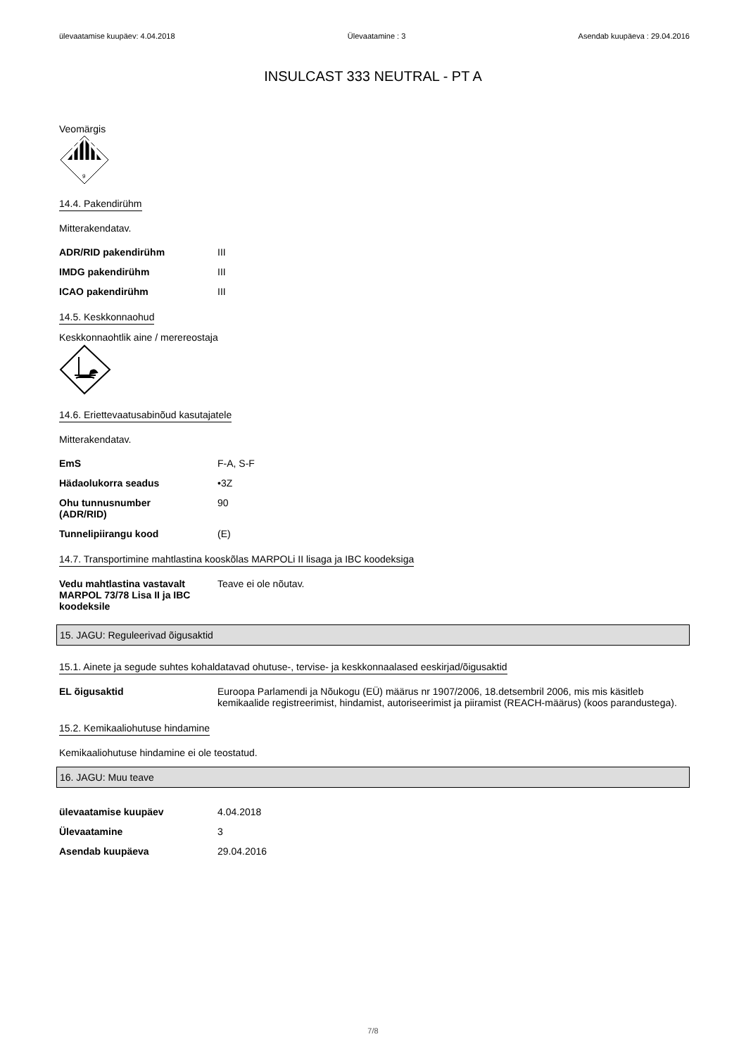ülevaatamise kuupäev: 4.04.2018 Ülevaatamine : 3 Asendab kuupäeva : 29.04.2016
INSULCAST 333 NEUTRAL - PT A
Veomärgis
9
14.4. Pakendirühm
Mitterakendatav.
| ADR/RID pakendirühm | III |
| IMDG pakendirühm | III |
| ICAO pakendirühm | III |
14.5. Keskkonnaohud
Keskkonnaohtlik aine / merereostaja
14.6. Eriettevaatusabinõud kasutajatele
Mitterakendatav.
| EmS | F-A, S-F |
| Hädaolukorra seadus | •3Z |
| Ohu tunnusnumber (ADR/RID) | 90 |
| Tunnelipiirangu kood | (E) |
14.7. Transportimine mahtlastina kooskõlas MARPOLi II lisaga ja IBC koodeksiga
| Vedu mahtlastina vastavalt MARPOL 73/78 Lisa II ja IBC koodeksile | Teave ei ole nõutav. |
15. JAGU: Reguleerivad õigusaktid
15.1. Ainete ja segude suhtes kohaldatavad ohutuse-, tervise- ja keskkonnaalased eeskirjad/õigusaktid
| EL õigusaktid | Euroopa Parlamendi ja Nõukogu (EÜ) määrus nr 1907/2006, 18.detsembril 2006, mis mis käsitleb kemikaalide registreerimist, hindamist, autoriseerimist ja piiramist (REACH-määrus) (koos parandustega). |
15.2. Kemikaaliohutuse hindamine
Kemikaaliohutuse hindamine ei ole teostatud.
16. JAGU: Muu teave
| ülevaatamise kuupäev | 4.04.2018 |
| Ülevaatamine | 3 |
| Asendab kuupäeva | 29.04.2016 |
7/8